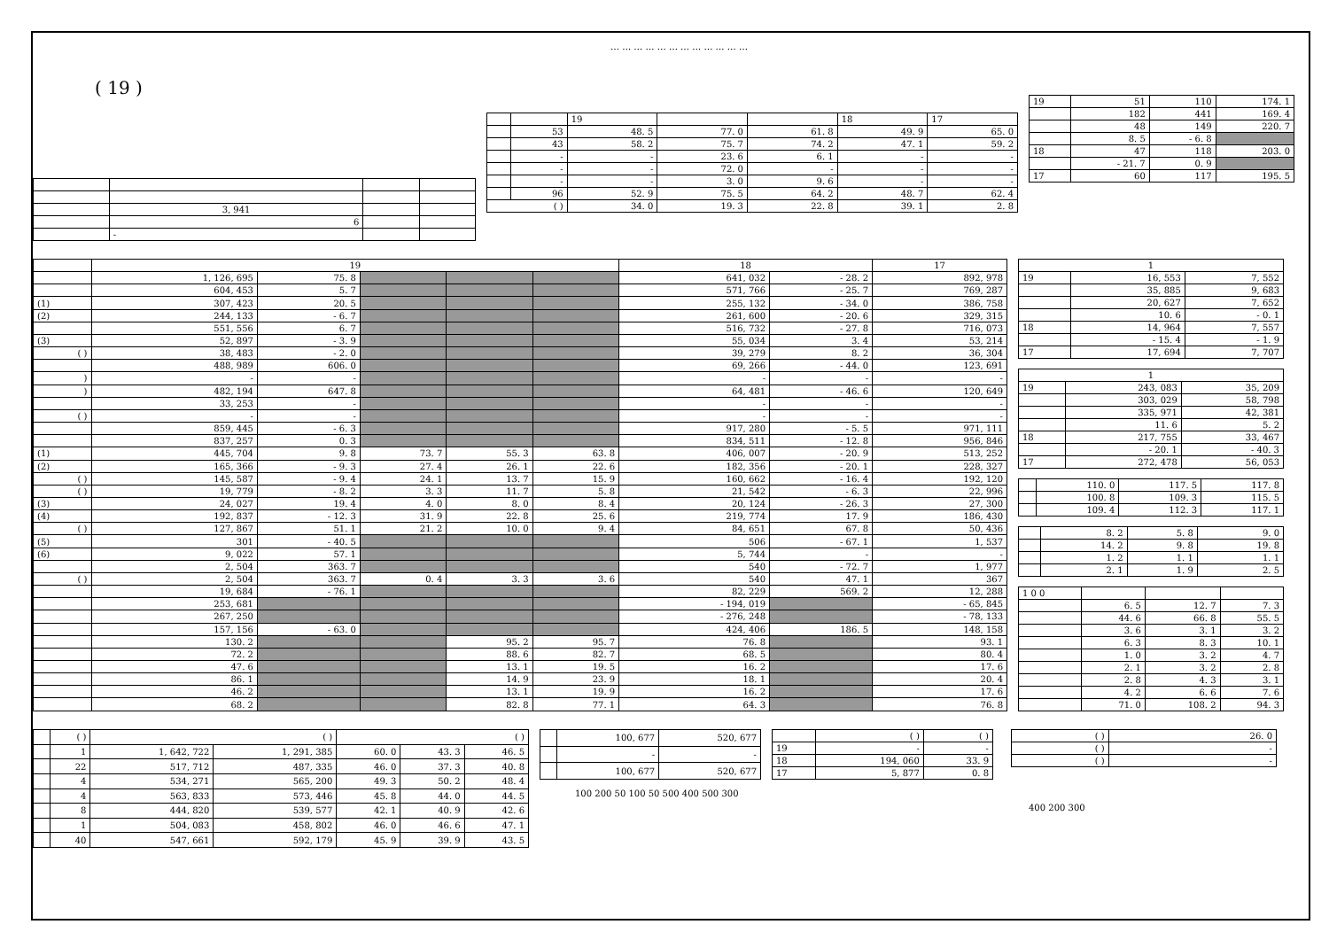( 19 )
| | 3, 941 | | |
| | 6 | | |
| | - | | |
… … … … … … … … … … … …
| | | 19 | | | 18 | 17 |
| --- | --- | --- | --- | --- | --- | --- |
| | 53 | 48. 5 | 77. 0 | 61. 8 | 49. 9 | 65. 0 |
| | 43 | 58. 2 | 75. 7 | 74. 2 | 47. 1 | 59. 2 |
| | - | - | 23. 6 | 6. 1 | - | - |
| | - | - | 72. 0 | - | - | - |
| | - | - | 3. 0 | 9. 6 | - | - |
| | 96 | 52. 9 | 75. 5 | 64. 2 | 48. 7 | 62. 4 |
| ( ) | | 34. 0 | 19. 3 | 22. 8 | 39. 1 | 2. 8 |
| 19 | 51 | 110 | 174. 1 |
| | 182 | 441 | 169. 4 |
| | 48 | 149 | 220. 7 |
| | 8. 5 | - 6. 8 | |
| 18 | 47 | 118 | 203. 0 |
| | - 21. 7 | 0. 9 | |
| 17 | 60 | 117 | 195. 5 |
| | 19 | | | | | 18 | | 17 |
| --- | --- | --- | --- | --- | --- | --- | --- | --- |
| | 1, 126, 695 | 75. 8 | | | | 641, 032 | - 28. 2 | 892, 978 |
| | 604, 453 | 5. 7 | | | | 571, 766 | - 25. 7 | 769, 287 |
| (1) | 307, 423 | 20. 5 | | | | 255, 132 | - 34. 0 | 386, 758 |
| (2) | 244, 133 | - 6. 7 | | | | 261, 600 | - 20. 6 | 329, 315 |
| | 551, 556 | 6. 7 | | | | 516, 732 | - 27. 8 | 716, 073 |
| (3) | 52, 897 | - 3. 9 | | | | 55, 034 | 3. 4 | 53, 214 |
| ( ) | 38, 483 | - 2. 0 | | | | 39, 279 | 8. 2 | 36, 304 |
| | 488, 989 | 606. 0 | | | | 69, 266 | - 44. 0 | 123, 691 |
| ) | - | - | | | | - | - | - |
| ) | 482, 194 | 647. 8 | | | | 64, 481 | - 46. 6 | 120, 649 |
| | 33, 253 | - | | | | - | - | - |
| ( ) | - | - | | | | - | - | - |
| | 859, 445 | - 6. 3 | | | | 917, 280 | - 5. 5 | 971, 111 |
| | 837, 257 | 0. 3 | | | | 834, 511 | - 12. 8 | 956, 846 |
| (1) | 445, 704 | 9. 8 | 73. 7 | 55. 3 | 63. 8 | 406, 007 | - 20. 9 | 513, 252 |
| (2) | 165, 366 | - 9. 3 | 27. 4 | 26. 1 | 22. 6 | 182, 356 | - 20. 1 | 228, 327 |
| ( ) | 145, 587 | - 9. 4 | 24. 1 | 13. 7 | 15. 9 | 160, 662 | - 16. 4 | 192, 120 |
| ( ) | 19, 779 | - 8. 2 | 3. 3 | 11. 7 | 5. 8 | 21, 542 | - 6. 3 | 22, 996 |
| (3) | 24, 027 | 19. 4 | 4. 0 | 8. 0 | 8. 4 | 20, 124 | - 26. 3 | 27, 300 |
| (4) | 192, 837 | - 12. 3 | 31. 9 | 22. 8 | 25. 6 | 219, 774 | 17. 9 | 186, 430 |
| ( ) | 127, 867 | 51. 1 | 21. 2 | 10. 0 | 9. 4 | 84, 651 | 67. 8 | 50, 436 |
| (5) | 301 | - 40. 5 | | | | 506 | - 67. 1 | 1, 537 |
| (6) | 9, 022 | 57. 1 | | | | 5, 744 | - | - |
| | 2, 504 | 363. 7 | | | | 540 | - 72. 7 | 1, 977 |
| ( ) | 2, 504 | 363. 7 | 0. 4 | 3. 3 | 3. 6 | 540 | 47. 1 | 367 |
| | 19, 684 | - 76. 1 | | | | 82, 229 | 569. 2 | 12, 288 |
| | 253, 681 | | | | | - 194, 019 | | - 65, 845 |
| | 267, 250 | | | | | - 276, 248 | | - 78, 133 |
| | 157, 156 | - 63. 0 | | | | 424, 406 | 186. 5 | 148, 158 |
| | 130. 2 | | | 95. 2 | 95. 7 | 76. 8 | | 93. 1 |
| | 72. 2 | | | 88. 6 | 82. 7 | 68. 5 | | 80. 4 |
| | 47. 6 | | | 13. 1 | 19. 5 | 16. 2 | | 17. 6 |
| | 86. 1 | | | 14. 9 | 23. 9 | 18. 1 | | 20. 4 |
| | 46. 2 | | | 13. 1 | 19. 9 | 16. 2 | | 17. 6 |
| | 68. 2 | | | 82. 8 | 77. 1 | 64. 3 | | 76. 8 |
| 1 | | |
| --- | --- | --- |
| 19 | 16, 553 | 7, 552 |
| | 35, 885 | 9, 683 |
| | 20, 627 | 7, 652 |
| | 10. 6 | - 0. 1 |
| 18 | 14, 964 | 7, 557 |
| | - 15. 4 | - 1. 9 |
| 17 | 17, 694 | 7, 707 |
| 1 | | |
| --- | --- | --- |
| 19 | 243, 083 | 35, 209 |
| | 303, 029 | 58, 798 |
| | 335, 971 | 42, 381 |
| | 11. 6 | 5. 2 |
| 18 | 217, 755 | 33, 467 |
| | - 20. 1 | - 40. 3 |
| 17 | 272, 478 | 56, 053 |
| | 110. 0 | 117. 5 | 117. 8 |
| | 100. 8 | 109. 3 | 115. 5 |
| | 109. 4 | 112. 3 | 117. 1 |
| | 8. 2 | 5. 8 | 9. 0 |
| | 14. 2 | 9. 8 | 19. 8 |
| | 1. 2 | 1. 1 | 1. 1 |
| | 2. 1 | 1. 9 | 2. 5 |
| 1 0 0 | | | |
| | 6. 5 | 12. 7 | 7. 3 |
| | 44. 6 | 66. 8 | 55. 5 |
| | 3. 6 | 3. 1 | 3. 2 |
| | 6. 3 | 8. 3 | 10. 1 |
| | 1. 0 | 3. 2 | 4. 7 |
| | 2. 1 | 3. 2 | 2. 8 |
| | 2. 8 | 4. 3 | 3. 1 |
| | 4. 2 | 6. 6 | 7. 6 |
| | 71. 0 | 108. 2 | 94. 3 |
| | ( ) | ( ) | | ( ) | | |
| --- | --- | --- | --- | --- | --- | --- |
| | 1 | 1, 642, 722 | 1, 291, 385 | 60. 0 | 43. 3 | 46. 5 |
| | 22 | 517, 712 | 487, 335 | 46. 0 | 37. 3 | 40. 8 |
| | 4 | 534, 271 | 565, 200 | 49. 3 | 50. 2 | 48. 4 |
| | 4 | 563, 833 | 573, 446 | 45. 8 | 44. 0 | 44. 5 |
| | 8 | 444, 820 | 539, 577 | 42. 1 | 40. 9 | 42. 6 |
| | 1 | 504, 083 | 458, 802 | 46. 0 | 46. 6 | 47. 1 |
| | 40 | 547, 661 | 592, 179 | 45. 9 | 39. 9 | 43. 5 |
| | 100, 677 | 520, 677 |
| | - | - |
| | 100, 677 | 520, 677 |
| | ( ) | ( ) |
| --- | --- | --- |
| 19 | - | - |
| 18 | 194, 060 | 33. 9 |
| 17 | 5, 877 | 0. 8 |
100 200 50 100 50 500 400 500 300
| ( ) | 26. 0 |
| ( ) | - |
| ( ) | - |
400 200 300